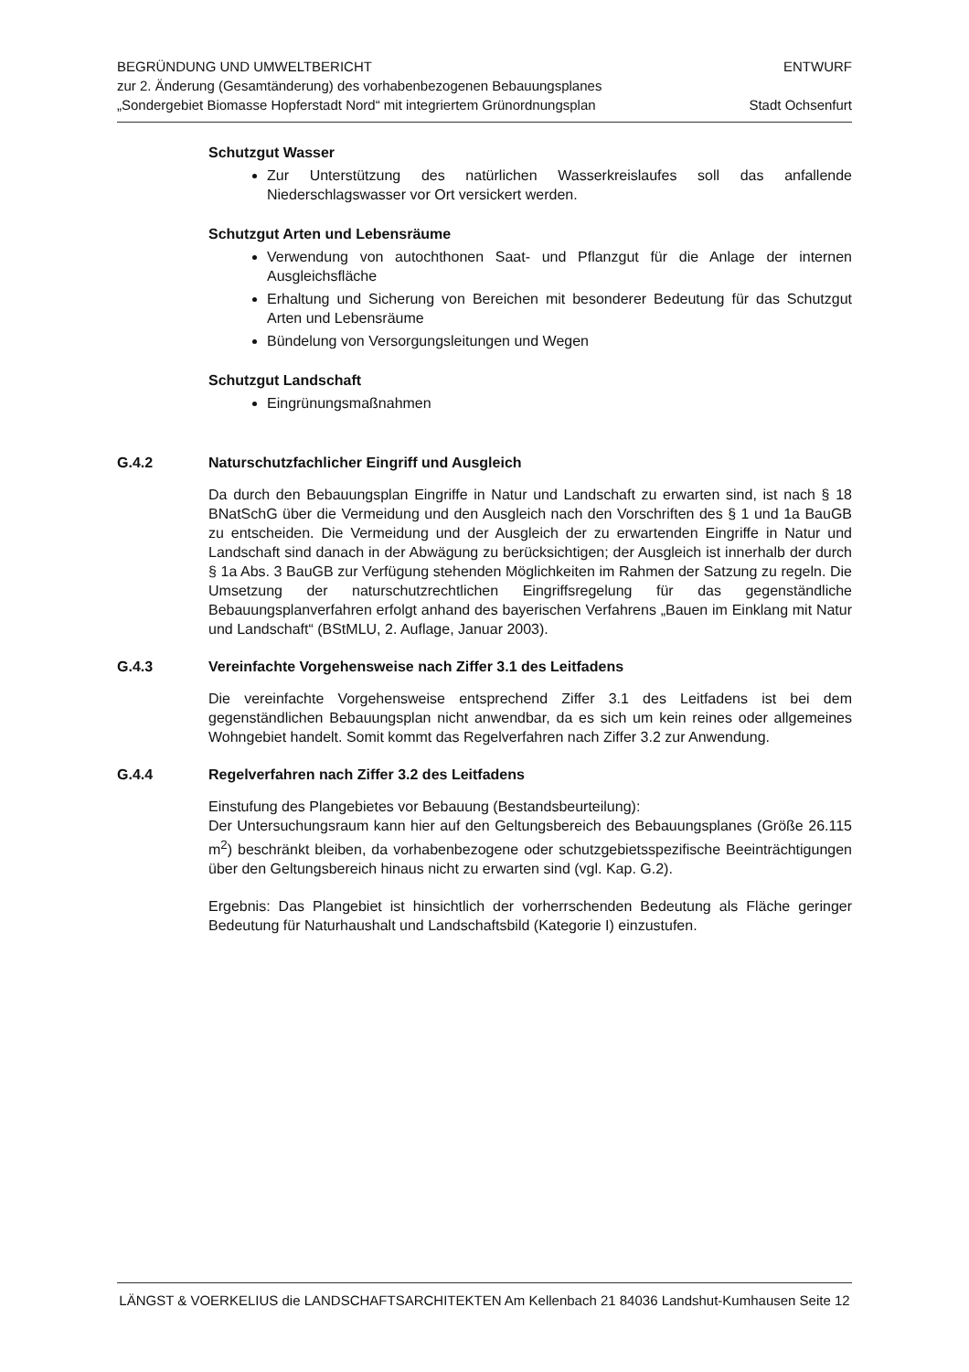BEGRÜNDUNG UND UMWELTBERICHT
zur 2. Änderung (Gesamtänderung) des vorhabenbezogenen Bebauungsplanes
„Sondergebiet Biomasse Hopferstadt Nord“ mit integriertem Grünordnungsplan
ENTWURF
Stadt Ochsenfurt
Schutzgut Wasser
Zur Unterstützung des natürlichen Wasserkreislaufes soll das anfallende Niederschlagswasser vor Ort versickert werden.
Schutzgut Arten und Lebensräume
Verwendung von autochthonen Saat- und Pflanzgut für die Anlage der internen Ausgleichsfläche
Erhaltung und Sicherung von Bereichen mit besonderer Bedeutung für das Schutzgut Arten und Lebensräume
Bündelung von Versorgungsleitungen und Wegen
Schutzgut Landschaft
Eingrünungsmaßnahmen
G.4.2 Naturschutzfachlicher Eingriff und Ausgleich
Da durch den Bebauungsplan Eingriffe in Natur und Landschaft zu erwarten sind, ist nach § 18 BNatSchG über die Vermeidung und den Ausgleich nach den Vorschriften des § 1 und 1a BauGB zu entscheiden. Die Vermeidung und der Ausgleich der zu erwartenden Eingriffe in Natur und Landschaft sind danach in der Abwägung zu berücksichtigen; der Ausgleich ist innerhalb der durch § 1a Abs. 3 BauGB zur Verfügung stehenden Möglichkeiten im Rahmen der Satzung zu regeln. Die Umsetzung der naturschutzrechtlichen Eingriffsregelung für das gegenständliche Bebauungsplanverfahren erfolgt anhand des bayerischen Verfahrens „Bauen im Einklang mit Natur und Landschaft“ (BStMLU, 2. Auflage, Januar 2003).
G.4.3 Vereinfachte Vorgehensweise nach Ziffer 3.1 des Leitfadens
Die vereinfachte Vorgehensweise entsprechend Ziffer 3.1 des Leitfadens ist bei dem gegenständlichen Bebauungsplan nicht anwendbar, da es sich um kein reines oder allgemeines Wohngebiet handelt. Somit kommt das Regelverfahren nach Ziffer 3.2 zur Anwendung.
G.4.4 Regelverfahren nach Ziffer 3.2 des Leitfadens
Einstufung des Plangebietes vor Bebauung (Bestandsbeurteilung):
Der Untersuchungsraum kann hier auf den Geltungsbereich des Bebauungsplanes (Größe 26.115 m<sup>2</sup>) beschränkt bleiben, da vorhabenbezogene oder schutzgebietsspezifische Beeinträchtigungen über den Geltungsbereich hinaus nicht zu erwarten sind (vgl. Kap. G.2).
Ergebnis: Das Plangebiet ist hinsichtlich der vorherrschenden Bedeutung als Fläche geringer Bedeutung für Naturhaushalt und Landschaftsbild (Kategorie I) einzustufen.
LÄNGST & VOERKELIUS die LANDSCHAFTSARCHITEKTEN Am Kellenbach 21 84036 Landshut-Kumhausen Seite 12